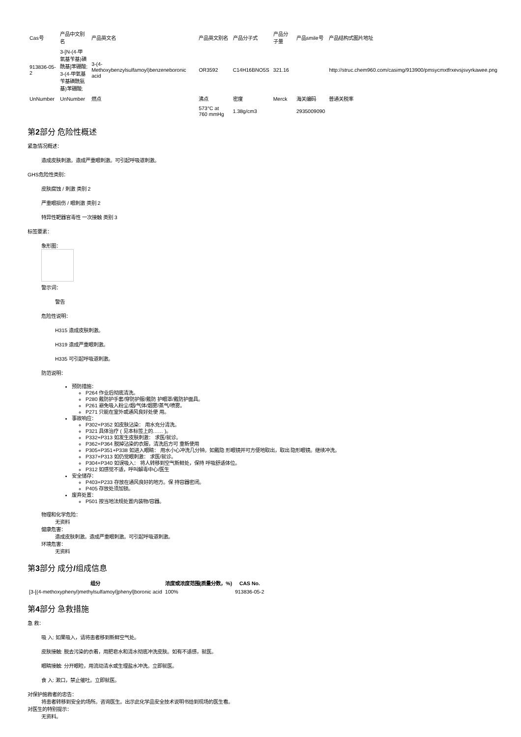| Cas号 | 产品中文别名 | 产品英文名 | 产品英文别名 | 产品分子式 | 产品分子量 | 产品smile号 | 产品结构式图片地址 |
| 913836-05-2 | 3-[N-(4-甲氧基苄基)磺酰基]苯硼酸; 3-(4-甲氧基苄基磺酰氨基)苯硼酸; | 3-(4-Methoxybenzylsulfamoyl)benzeneboronic acid | OR3592 | C14H16BNO5S | 321.16 | | http://struc.chem960.com/casimg/913900/pmsycmxtfrxevsjsvyrkawee.png |
| UnNumber | UnNumber | 燃点 | 沸点 | 密度 | Merck | 海关编码 | 普通关税率 |
| | | | 573°C at 760 mmHg | 1.38g/cm3 | | 2935009090 | |
第2部分 危险性概述
紧急情况概述：
造成皮肤刺激。造成严重眼刺激。可引起呼吸道刺激。
GHS危险性类别：
皮肤腐蚀 / 刺激 类别 2
严重眼损伤 / 眼刺激 类别 2
特异性靶器官毒性 一次接触 类别 3
标签要素：
象形图：
警示词：
警告
危险性说明：
H315 造成皮肤刺激。
H319 造成严重眼刺激。
H335 可引起呼吸道刺激。
防范说明：
预防措施：
P264 作业后彻底清洗。
P280 戴防护手套/穿防护服/戴防 护眼罩/戴防护面具。
P261 避免吸入粉尘/烟/气体/烟雾/蒸气/喷雾。
P271 只能在室外或通风良好处使 用。
事故响应：
P302+P352 如皮肤沾染： 用水充分清洗。
P321 具体治疗 ( 见本标签上的…… )。
P332+P313 如发生皮肤刺激： 求医/就诊。
P362+P364 脱掉沾染的衣服，清洗后方可 重新使用
P305+P351+P338 如进入眼睛： 用水小心冲洗几分钟。如戴隐 形眼镜并可方便地取出，取出 隐形眼镜。继续冲洗。
P337+P313 如仍觉眼刺激： 求医/就诊。
P304+P340 如误吸入： 将人转移到空气新鲜处，保持 呼吸舒适体位。
P312 如感觉不适，呼叫解毒中心/医生
安全储存：
P403+P233 存放在通风良好的地方。保 持容器密闭。
P405 存放处须加锁。
废弃处置：
P501 按当地法规处置内装物/容器。
物理和化学危险：
无资料
健康危害：
造成皮肤刺激。造成严重眼刺激。可引起呼吸道刺激。
环境危害：
无资料
第3部分 成分/组成信息
| 组分 | 浓度或浓度范围(质量分数，%) | CAS No. |
| --- | --- | --- |
| [3-[(4-methoxyphenyl)methylsulfamoyl]phenyl]boronic acid | 100% | 913836-05-2 |
第4部分 急救措施
急 救：
吸 入: 如果吸入，请将患者移到新鲜空气处。
皮肤接触: 脱去污染的衣着，用肥皂水和清水彻底冲洗皮肤。如有不适感，就医。
眼睛接触: 分开眼睑，用流动清水或生理盐水冲洗。立即就医。
食 入: 漱口，禁止催吐。立即就医。
对保护施救者的忠告：
将患者转移到安全的场所。咨询医生。出示此化学品安全技术说明书给到现场的医生看。
对医生的特别提示：
无资料。